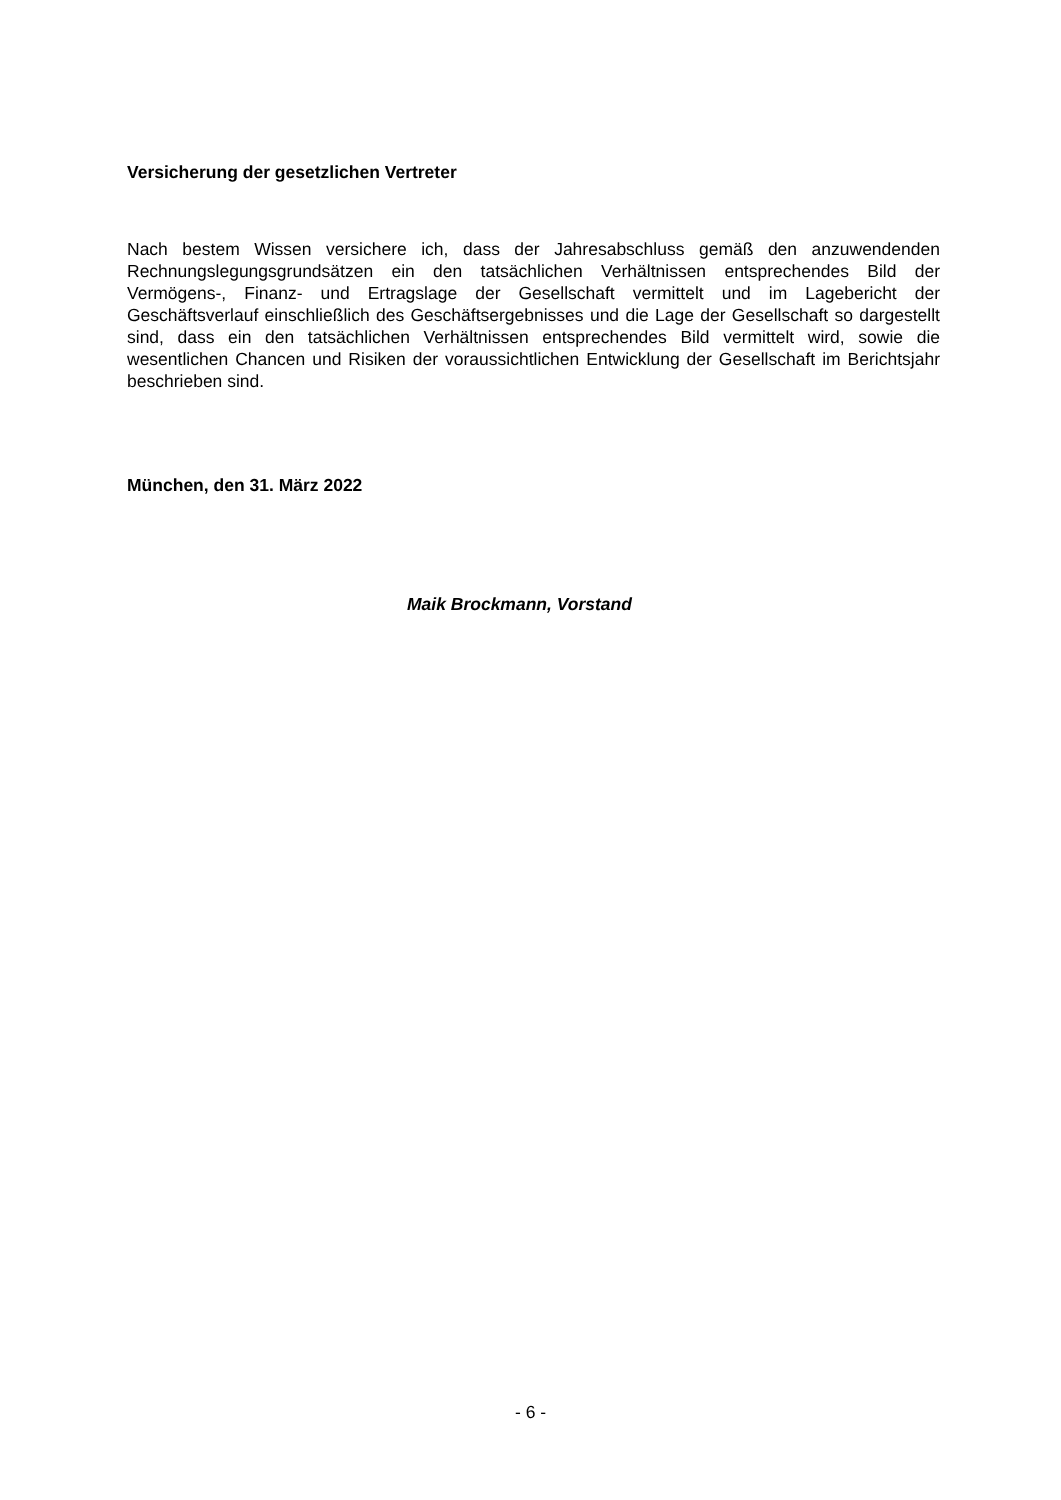Versicherung der gesetzlichen Vertreter
Nach bestem Wissen versichere ich, dass der Jahresabschluss gemäß den anzuwendenden Rechnungslegungsgrundsätzen ein den tatsächlichen Verhältnissen entsprechendes Bild der Vermögens-, Finanz- und Ertragslage der Gesellschaft vermittelt und im Lagebericht der Geschäftsverlauf einschließlich des Geschäftsergebnisses und die Lage der Gesellschaft so dargestellt sind, dass ein den tatsächlichen Verhältnissen entsprechendes Bild vermittelt wird, sowie die wesentlichen Chancen und Risiken der voraussichtlichen Entwicklung der Gesellschaft im Berichtsjahr beschrieben sind.
München, den 31. März 2022
Maik Brockmann, Vorstand
- 6 -